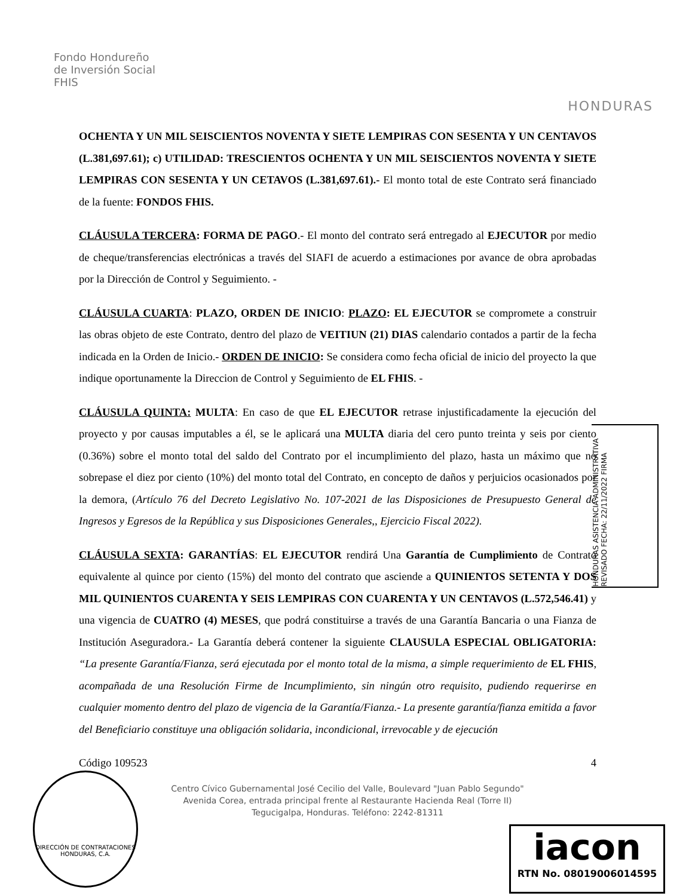Fondo Hondureño
de Inversión Social
FHIS
HONDURAS
OCHENTA Y UN MIL SEISCIENTOS NOVENTA Y SIETE LEMPIRAS CON SESENTA Y UN CENTAVOS (L.381,697.61); c) UTILIDAD: TRESCIENTOS OCHENTA Y UN MIL SEISCIENTOS NOVENTA Y SIETE LEMPIRAS CON SESENTA Y UN CETAVOS (L.381,697.61).- El monto total de este Contrato será financiado de la fuente: FONDOS FHIS.
CLÁUSULA TERCERA: FORMA DE PAGO.- El monto del contrato será entregado al EJECUTOR por medio de cheque/transferencias electrónicas a través del SIAFI de acuerdo a estimaciones por avance de obra aprobadas por la Dirección de Control y Seguimiento. -
CLÁUSULA CUARTA: PLAZO, ORDEN DE INICIO: PLAZO: EL EJECUTOR se compromete a construir las obras objeto de este Contrato, dentro del plazo de VEITIUN (21) DIAS calendario contados a partir de la fecha indicada en la Orden de Inicio.- ORDEN DE INICIO: Se considera como fecha oficial de inicio del proyecto la que indique oportunamente la Direccion de Control y Seguimiento de EL FHIS. -
CLÁUSULA QUINTA: MULTA: En caso de que EL EJECUTOR retrase injustificadamente la ejecución del proyecto y por causas imputables a él, se le aplicará una MULTA diaria del cero punto treinta y seis por ciento (0.36%) sobre el monto total del saldo del Contrato por el incumplimiento del plazo, hasta un máximo que no sobrepase el diez por ciento (10%) del monto total del Contrato, en concepto de daños y perjuicios ocasionados por la demora, (Artículo 76 del Decreto Legislativo No. 107-2021 de las Disposiciones de Presupuesto General de Ingresos y Egresos de la República y sus Disposiciones Generales,, Ejercicio Fiscal 2022).
CLÁUSULA SEXTA: GARANTÍAS: EL EJECUTOR rendirá Una Garantía de Cumplimiento de Contrato equivalente al quince por ciento (15%) del monto del contrato que asciende a QUINIENTOS SETENTA Y DOS MIL QUINIENTOS CUARENTA Y SEIS LEMPIRAS CON CUARENTA Y UN CENTAVOS (L.572,546.41) y una vigencia de CUATRO (4) MESES, que podrá constituirse a través de una Garantía Bancaria o una Fianza de Institución Aseguradora.- La Garantía deberá contener la siguiente CLAUSULA ESPECIAL OBLIGATORIA: “La presente Garantía/Fianza, será ejecutada por el monto total de la misma, a simple requerimiento de EL FHIS, acompañada de una Resolución Firme de Incumplimiento, sin ningún otro requisito, pudiendo requerirse en cualquier momento dentro del plazo de vigencia de la Garantía/Fianza.- La presente garantía/fianza emitida a favor del Beneficiario constituye una obligación solidaria, incondicional, irrevocable y de ejecución
Código 109523 4
Centro Cívico Gubernamental José Cecilio del Valle, Boulevard "Juan Pablo Segundo"
Avenida Corea, entrada principal frente al Restaurante Hacienda Real (Torre II)
Tegucigalpa, Honduras. Teléfono: 2242-81311
HONDURAS ASISTENCIA ADMINISTRATIVA REVISADO FECHA: 22/11/2022 FIRMA
iacon
RTN No. 08019006014595
DIRECCIÓN DE CONTRATACIONES
HONDURAS, C.A.